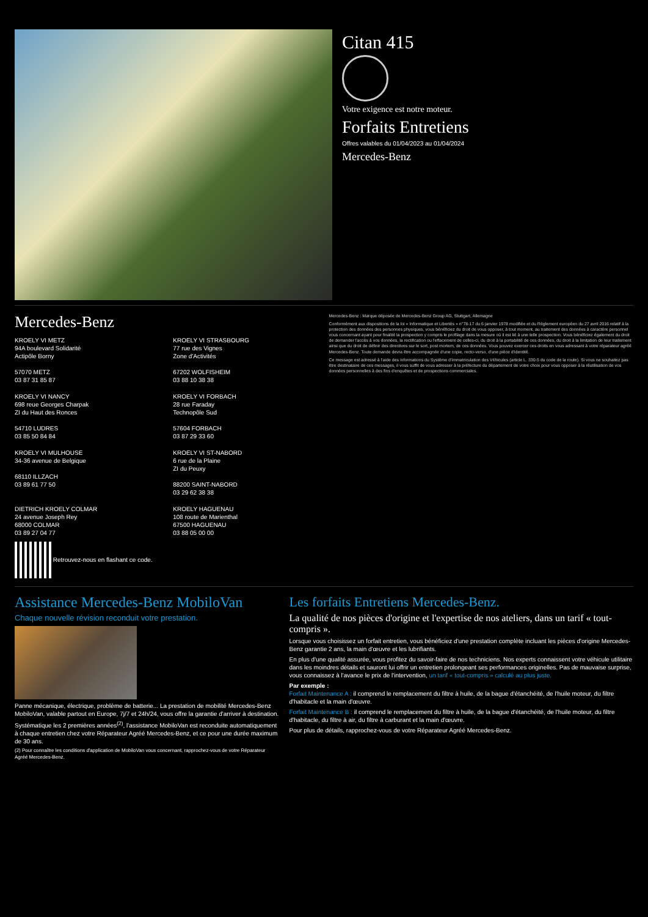Citan 415
Votre exigence est notre moteur.
Forfaits Entretiens
Offres valables du 01/04/2023 au 01/04/2024
Mercedes-Benz
Mercedes-Benz
KROELY VI METZ
94A boulevard Solidarité
Actipôle Borny
57070 METZ
03 87 31 85 87
KROELY VI STRASBOURG
77 rue des Vignes
Zone d'Activités
67202 WOLFISHEIM
03 88 10 38 38
KROELY VI NANCY
698 reue Georges Charpak
ZI du Haut des Ronces
54710 LUDRES
03 85 50 84 84
KROELY VI FORBACH
28 rue Faraday
Technopôle Sud
57604 FORBACH
03 87 29 33 60
KROELY VI MULHOUSE
34-36 avenue de Belgique
68110 ILLZACH
03 89 61 77 50
KROELY VI ST-NABORD
6 rue de la Plaine
ZI du Peuxy
88200 SAINT-NABORD
03 29 62 38 38
DIETRICH KROELY COLMAR
24 avenue Joseph Rey
68000 COLMAR
03 89 27 04 77
KROELY HAGUENAU
108 route de Marienthal
67500 HAGUENAU
03 88 05 00 00
Retrouvez-nous en flashant ce code.
Mercedes-Benz : Marque déposée de Mercedes-Benz Group AG, Stuttgart, Allemagne
Conformément aux dispositions de la loi « Informatique et Libertés » n°78-17 du 6 janvier 1978 modifiée et du Règlement européen du 27 avril 2016 relatif à la protection des données des personnes physiques, vous bénéficiez du droit de vous opposer, à tout moment, au traitement des données à caractère personnel vous concernant ayant pour finalité la prospection y compris le profilage dans la mesure où il est lié à une telle prospection. Vous bénéficiez également du droit de demander l'accès à vos données, la rectification ou l'effacement de celles-ci, du droit à la portabilité de ces données, du droit à la limitation de leur traitement ainsi que du droit de définir des directives sur le sort, post mortem, de ces données. Vous pouvez exercer ces droits en vous adressant à votre réparateur agréé Mercedes-Benz. Toute demande devra être accompagnée d'une copie, recto-verso, d'une pièce d'identité.
Ce message est adressé à l'aide des informations du Système d'Immatriculation des Véhicules (article L. 330-5 du code de la route). Si vous ne souhaitez pas être destinataire de ces messages, il vous suffit de vous adresser à la préfecture du département de votre choix pour vous opposer à la réutilisation de vos données personnelles à des fins d'enquêtes et de prospections commerciales.
Assistance Mercedes-Benz MobiloVan
Chaque nouvelle révision reconduit votre prestation.
Panne mécanique, électrique, problème de batterie... La prestation de mobilité Mercedes-Benz MobiloVan, valable partout en Europe, 7j/7 et 24h/24, vous offre la garantie d'arriver à destination.
Systématique les 2 premières années<sup>(2)</sup>, l'assistance MobiloVan est reconduite automatiquement à chaque entretien chez votre Réparateur Agréé Mercedes-Benz, et ce pour une durée maximum de 30 ans.
(2) Pour connaître les conditions d'application de MobiloVan vous concernant, rapprochez-vous de votre Réparateur Agréé Mercedes-Benz.
Les forfaits Entretiens Mercedes-Benz.
La qualité de nos pièces d'origine et l'expertise de nos ateliers, dans un tarif « tout-compris ».
Lorsque vous choisissez un forfait entretien, vous bénéficiez d'une prestation complète incluant les pièces d'origine Mercedes-Benz garantie 2 ans, la main d'œuvre et les lubrifiants.
En plus d'une qualité assurée, vous profitez du savoir-faire de nos techniciens. Nos experts connaissent votre véhicule utilitaire dans les moindres détails et sauront lui offrir un entretien prolongeant ses performances originelles. Pas de mauvaise surprise, vous connaissez à l'avance le prix de l'intervention, un tarif « tout-compris » calculé au plus juste.
Par exemple :
Forfait Maintenance A : il comprend le remplacement du filtre à huile, de la bague d'étanchéité, de l'huile moteur, du filtre d'habitacle et la main d'œuvre.
Forfait Maintenance B : il comprend le remplacement du filtre à huile, de la bague d'étanchéité, de l'huile moteur, du filtre d'habitacle, du filtre à air, du filtre à carburant et la main d'œuvre.
Pour plus de détails, rapprochez-vous de votre Réparateur Agréé Mercedes-Benz.